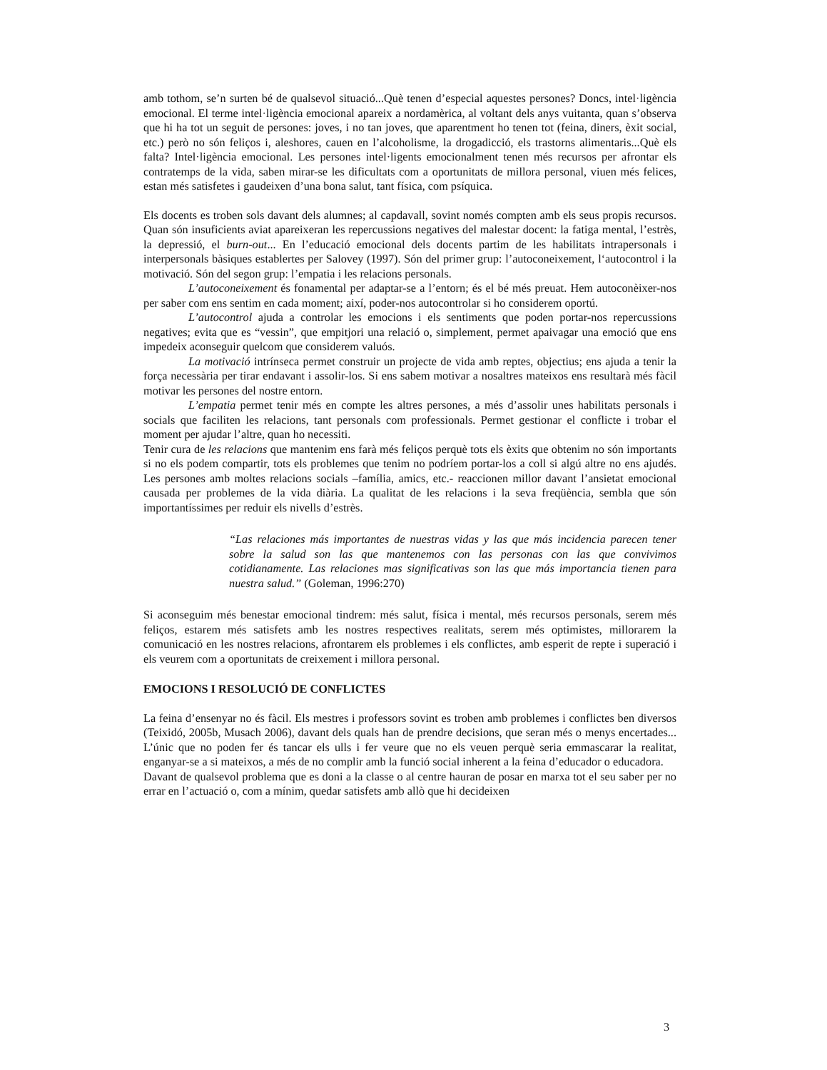amb tothom, se’n surten bé de qualsevol situació...Què tenen d’especial aquestes persones? Doncs, intel·ligència emocional. El terme intel·ligència emocional apareix a nordamèrica, al voltant dels anys vuitanta, quan s’observa que hi ha tot un seguit de persones: joves, i no tan joves, que aparentment ho tenen tot (feina, diners, èxit social, etc.) però no són feliços i, aleshores, cauen en l’alcoholisme, la drogadicció, els trastorns alimentaris...Què els falta? Intel·ligència emocional. Les persones intel·ligents emocionalment tenen més recursos per afrontar els contratemps de la vida, saben mirar-se les dificultats com a oportunitats de millora personal, viuen més felices, estan més satisfetes i gaudeixen d’una bona salut, tant física, com psíquica.
Els docents es troben sols davant dels alumnes; al capdavall, sovint només compten amb els seus propis recursos. Quan són insuficients aviat apareixeran les repercussions negatives del malestar docent: la fatiga mental, l’estrès, la depressió, el burn-out... En l’educació emocional dels docents partim de les habilitats intrapersonals i interpersonals bàsiques establertes per Salovey (1997). Són del primer grup: l’autoconeixement, l‘autocontrol i la motivació. Són del segon grup: l’empatia i les relacions personals.
L’autoconeixement és fonamental per adaptar-se a l’entorn; és el bé més preuat. Hem autoconèixer-nos per saber com ens sentim en cada moment; així, poder-nos autocontrolar si ho considerem oportú.
L’autocontrol ajuda a controlar les emocions i els sentiments que poden portar-nos repercussions negatives; evita que es “vessin”, que empitjori una relació o, simplement, permet apaivagar una emoció que ens impedeix aconseguir quelcom que considerem valuós.
La motivació intrínseca permet construir un projecte de vida amb reptes, objectius; ens ajuda a tenir la força necessària per tirar endavant i assolir-los. Si ens sabem motivar a nosaltres mateixos ens resultarà més fàcil motivar les persones del nostre entorn.
L’empatia permet tenir més en compte les altres persones, a més d’assolir unes habilitats personals i socials que faciliten les relacions, tant personals com professionals. Permet gestionar el conflicte i trobar el moment per ajudar l’altre, quan ho necessiti.
Tenir cura de les relacions que mantenim ens farà més feliços perquè tots els èxits que obtenim no són importants si no els podem compartir, tots els problemes que tenim no podríem portar-los a coll si algú altre no ens ajudés. Les persones amb moltes relacions socials –família, amics, etc.- reaccionen millor davant l’ansietat emocional causada per problemes de la vida diària. La qualitat de les relacions i la seva freqüència, sembla que són importantíssimes per reduir els nivells d’estrès.
“Las relaciones más importantes de nuestras vidas y las que más incidencia parecen tener sobre la salud son las que mantenemos con las personas con las que convivimos cotidianamente. Las relaciones mas significativas son las que más importancia tienen para nuestra salud.” (Goleman, 1996:270)
Si aconseguim més benestar emocional tindrem: més salut, física i mental, més recursos personals, serem més feliços, estarem més satisfets amb les nostres respectives realitats, serem més optimistes, millorarem la comunicació en les nostres relacions, afrontarem els problemes i els conflictes, amb esperit de repte i superació i els veurem com a oportunitats de creixement i millora personal.
EMOCIONS I RESOLUCIÓ DE CONFLICTES
La feina d’ensenyar no és fàcil. Els mestres i professors sovint es troben amb problemes i conflictes ben diversos (Teixidó, 2005b, Musach 2006), davant dels quals han de prendre decisions, que seran més o menys encertades... L’únic que no poden fer és tancar els ulls i fer veure que no els veuen perquè seria emmascarar la realitat, enganyar-se a si mateixos, a més de no complir amb la funció social inherent a la feina d’educador o educadora.
Davant de qualsevol problema que es doni a la classe o al centre hauran de posar en marxa tot el seu saber per no errar en l’actuació o, com a mínim, quedar satisfets amb allò que hi decideixen
3